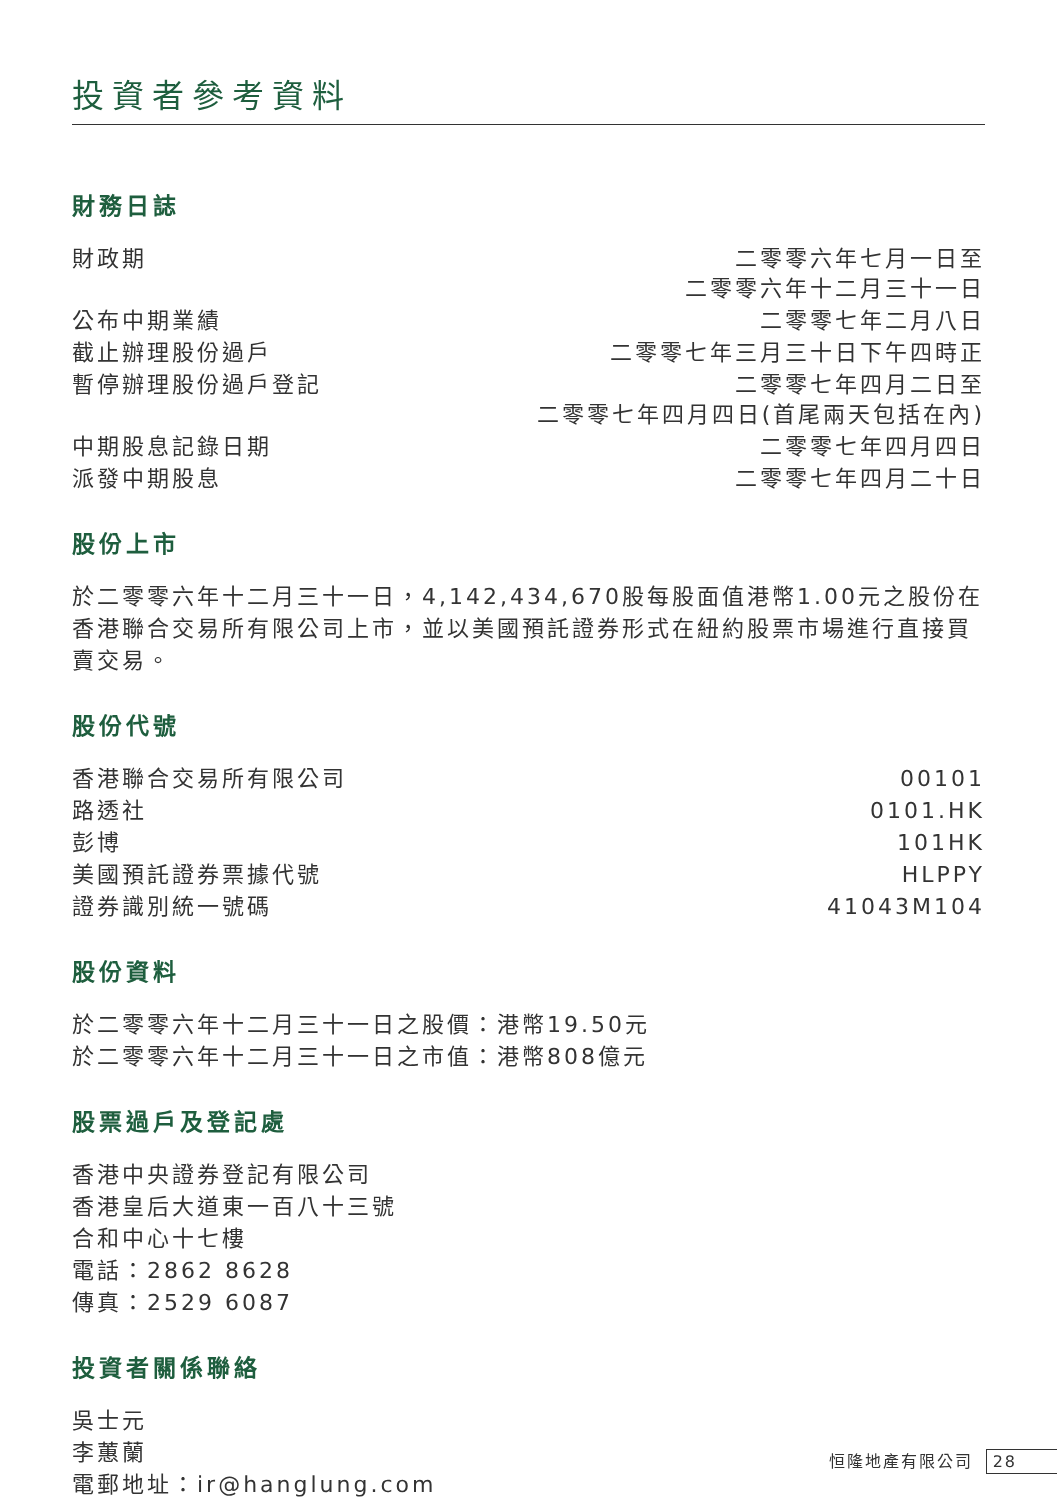投資者參考資料
財務日誌
| 財政期 | 二零零六年七月一日至 二零零六年十二月三十一日 |
| 公布中期業績 | 二零零七年二月八日 |
| 截止辦理股份過戶 | 二零零七年三月三十日下午四時正 |
| 暫停辦理股份過戶登記 | 二零零七年四月二日至 二零零七年四月四日(首尾兩天包括在內) |
| 中期股息記錄日期 | 二零零七年四月四日 |
| 派發中期股息 | 二零零七年四月二十日 |
股份上市
於二零零六年十二月三十一日，4,142,434,670股每股面值港幣1.00元之股份在香港聯合交易所有限公司上市，並以美國預託證券形式在紐約股票市場進行直接買賣交易。
股份代號
| 香港聯合交易所有限公司 | 00101 |
| 路透社 | 0101.HK |
| 彭博 | 101HK |
| 美國預託證券票據代號 | HLPPY |
| 證券識別統一號碼 | 41043M104 |
股份資料
於二零零六年十二月三十一日之股價：港幣19.50元
於二零零六年十二月三十一日之市值：港幣808億元
股票過戶及登記處
香港中央證券登記有限公司
香港皇后大道東一百八十三號
合和中心十七樓
電話：2862 8628
傳真：2529 6087
投資者關係聯絡
吳士元
李蕙蘭
電郵地址：ir@hanglung.com
恒隆地產有限公司 28